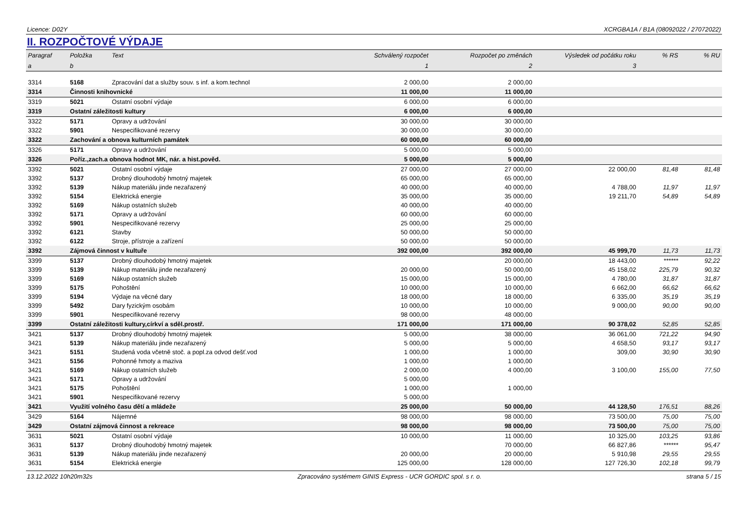Licence: D02Y XCRGBA1A / B1A (08092022 / 27072022)
II. ROZPOČTOVÉ VÝDAJE
| Paragraf | Položka | Text | Schválený rozpočet | Rozpočet po změnách | Výsledek od počátku roku | % RS | % RU |
| --- | --- | --- | --- | --- | --- | --- | --- |
| a | b | | 1 | 2 | 3 | | |
| 3314 | 5168 | Zpracování dat a služby souv. s inf. a kom.technol | 2 000,00 | 2 000,00 | | | |
| 3314 | Činnosti knihovnické | | 11 000,00 | 11 000,00 | | | |
| 3319 | 5021 | Ostatní osobní výdaje | 6 000,00 | 6 000,00 | | | |
| 3319 | Ostatní záležitosti kultury | | 6 000,00 | 6 000,00 | | | |
| 3322 | 5171 | Opravy a udržování | 30 000,00 | 30 000,00 | | | |
| 3322 | 5901 | Nespecifikované rezervy | 30 000,00 | 30 000,00 | | | |
| 3322 | Zachování a obnova kulturních památek | | 60 000,00 | 60 000,00 | | | |
| 3326 | 5171 | Opravy a udržování | 5 000,00 | 5 000,00 | | | |
| 3326 | Poříz.,zach.a obnova hodnot MK, nár. a hist.pověd. | | 5 000,00 | 5 000,00 | | | |
| 3392 | 5021 | Ostatní osobní výdaje | 27 000,00 | 27 000,00 | 22 000,00 | 81,48 | 81,48 |
| 3392 | 5137 | Drobný dlouhodobý hmotný majetek | 65 000,00 | 65 000,00 | | | |
| 3392 | 5139 | Nákup materiálu jinde nezařazený | 40 000,00 | 40 000,00 | 4 788,00 | 11,97 | 11,97 |
| 3392 | 5154 | Elektrická energie | 35 000,00 | 35 000,00 | 19 211,70 | 54,89 | 54,89 |
| 3392 | 5169 | Nákup ostatních služeb | 40 000,00 | 40 000,00 | | | |
| 3392 | 5171 | Opravy a udržování | 60 000,00 | 60 000,00 | | | |
| 3392 | 5901 | Nespecifikované rezervy | 25 000,00 | 25 000,00 | | | |
| 3392 | 6121 | Stavby | 50 000,00 | 50 000,00 | | | |
| 3392 | 6122 | Stroje, přístroje a zařízení | 50 000,00 | 50 000,00 | | | |
| 3392 | Zájmová činnost v kultuře | | 392 000,00 | 392 000,00 | 45 999,70 | 11,73 | 11,73 |
| 3399 | 5137 | Drobný dlouhodobý hmotný majetek | | 20 000,00 | 18 443,00 | ****** | 92,22 |
| 3399 | 5139 | Nákup materiálu jinde nezařazený | 20 000,00 | 50 000,00 | 45 158,02 | 225,79 | 90,32 |
| 3399 | 5169 | Nákup ostatních služeb | 15 000,00 | 15 000,00 | 4 780,00 | 31,87 | 31,87 |
| 3399 | 5175 | Pohoštění | 10 000,00 | 10 000,00 | 6 662,00 | 66,62 | 66,62 |
| 3399 | 5194 | Výdaje na věcné dary | 18 000,00 | 18 000,00 | 6 335,00 | 35,19 | 35,19 |
| 3399 | 5492 | Dary fyzickým osobám | 10 000,00 | 10 000,00 | 9 000,00 | 90,00 | 90,00 |
| 3399 | 5901 | Nespecifikované rezervy | 98 000,00 | 48 000,00 | | | |
| 3399 | Ostatní záležitosti kultury,církví a sděl.prostř. | | 171 000,00 | 171 000,00 | 90 378,02 | 52,85 | 52,85 |
| 3421 | 5137 | Drobný dlouhodobý hmotný majetek | 5 000,00 | 38 000,00 | 36 061,00 | 721,22 | 94,90 |
| 3421 | 5139 | Nákup materiálu jinde nezařazený | 5 000,00 | 5 000,00 | 4 658,50 | 93,17 | 93,17 |
| 3421 | 5151 | Studená voda včetně stoč. a popl.za odvod dešť.vod | 1 000,00 | 1 000,00 | 309,00 | 30,90 | 30,90 |
| 3421 | 5156 | Pohonné hmoty a maziva | 1 000,00 | 1 000,00 | | | |
| 3421 | 5169 | Nákup ostatních služeb | 2 000,00 | 4 000,00 | 3 100,00 | 155,00 | 77,50 |
| 3421 | 5171 | Opravy a udržování | 5 000,00 | | | | |
| 3421 | 5175 | Pohoštění | 1 000,00 | 1 000,00 | | | |
| 3421 | 5901 | Nespecifikované rezervy | 5 000,00 | | | | |
| 3421 | Využití volného času dětí a mládeže | | 25 000,00 | 50 000,00 | 44 128,50 | 176,51 | 88,26 |
| 3429 | 5164 | Nájemné | 98 000,00 | 98 000,00 | 73 500,00 | 75,00 | 75,00 |
| 3429 | Ostatní zájmová činnost a rekreace | | 98 000,00 | 98 000,00 | 73 500,00 | 75,00 | 75,00 |
| 3631 | 5021 | Ostatní osobní výdaje | 10 000,00 | 11 000,00 | 10 325,00 | 103,25 | 93,86 |
| 3631 | 5137 | Drobný dlouhodobý hmotný majetek | | 70 000,00 | 66 827,86 | ****** | 95,47 |
| 3631 | 5139 | Nákup materiálu jinde nezařazený | 20 000,00 | 20 000,00 | 5 910,98 | 29,55 | 29,55 |
| 3631 | 5154 | Elektrická energie | 125 000,00 | 128 000,00 | 127 726,30 | 102,18 | 99,79 |
13.12.2022 10h20m32s Zpracováno systémem GINIS Express - UCR GORDIC spol. s r. o. strana 5 / 15